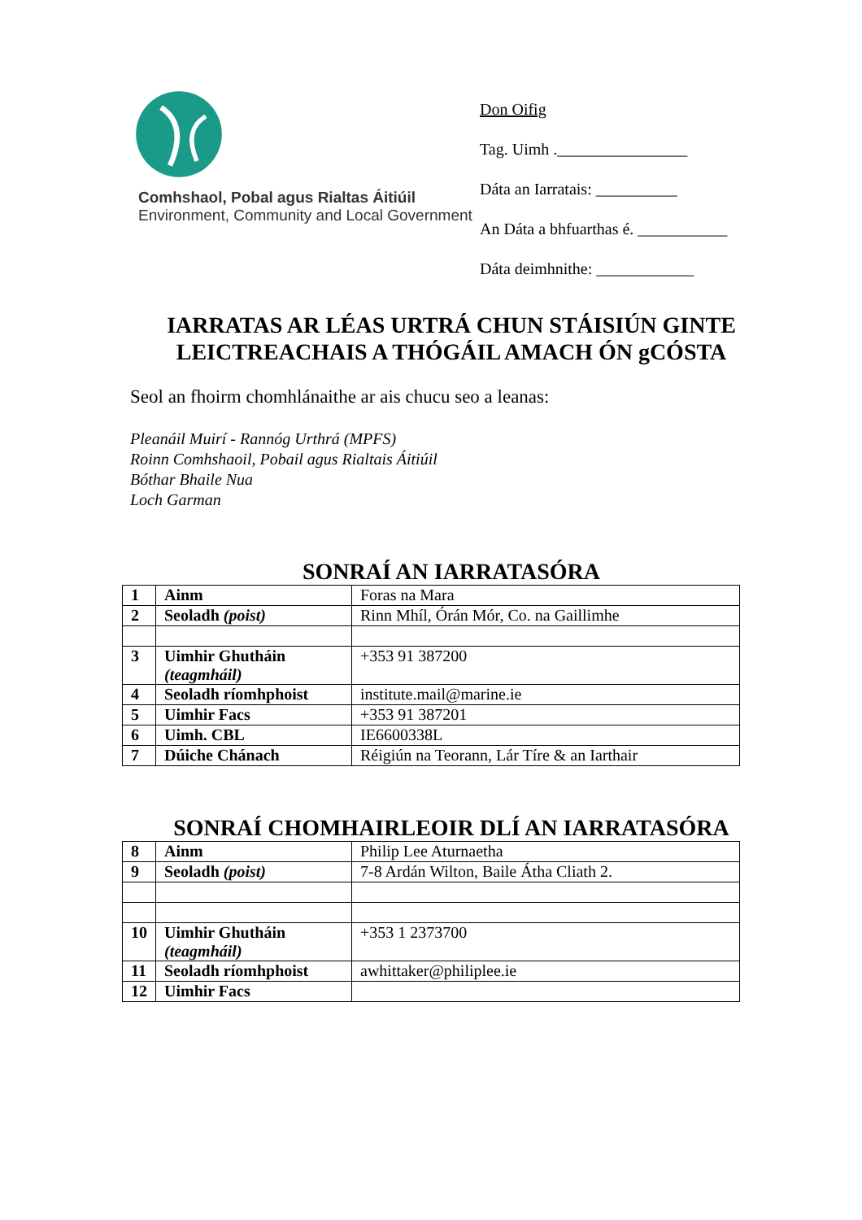Comhshaol, Pobal agus Rialtas Áitiúil
Environment, Community and Local Government
Don Oifig
Tag. Uimh .________________
Dáta an Iarratais: __________
An Dáta a bhfuarthas é. ___________
Dáta deimhnithe: ____________
IARRATAS AR LÉAS URTRÁ CHUN STÁISIÚN GINTE LEICTREACHAIS A THÓGÁIL AMACH ÓN gCÓSTA
Seol an fhoirm chomhlánaithe ar ais chucu seo a leanas:
Pleanáil Muirí - Rannóg Urthrá (MPFS)
Roinn Comhshaoil, Pobail agus Rialtais Áitiúil
Bóthar Bhaile Nua
Loch Garman
SONRAÍ AN IARRATASÓRA
| 1 | Ainm | Foras na Mara |
| 2 | Seoladh (poist) | Rinn Mhíl, Órán Mór, Co. na Gaillimhe |
| 3 | Uimhir Ghutháin (teagmháil) | +353 91 387200 |
| 4 | Seoladh ríomhphoist | institute.mail@marine.ie |
| 5 | Uimhir Facs | +353 91 387201 |
| 6 | Uimh. CBL | IE6600338L |
| 7 | Dúiche Chánach | Réigiún na Teorann, Lár Tíre & an Iarthair |
SONRAÍ CHOMHAIRLEOIR DLÍ AN IARRATASÓRA
| 8 | Ainm | Philip Lee Aturnaetha |
| 9 | Seoladh (poist) | 7-8 Ardán Wilton, Baile Átha Cliath 2. |
| 10 | Uimhir Ghutháin (teagmháil) | +353 1 2373700 |
| 11 | Seoladh ríomhphoist | awhittaker@philiplee.ie |
| 12 | Uimhir Facs | |